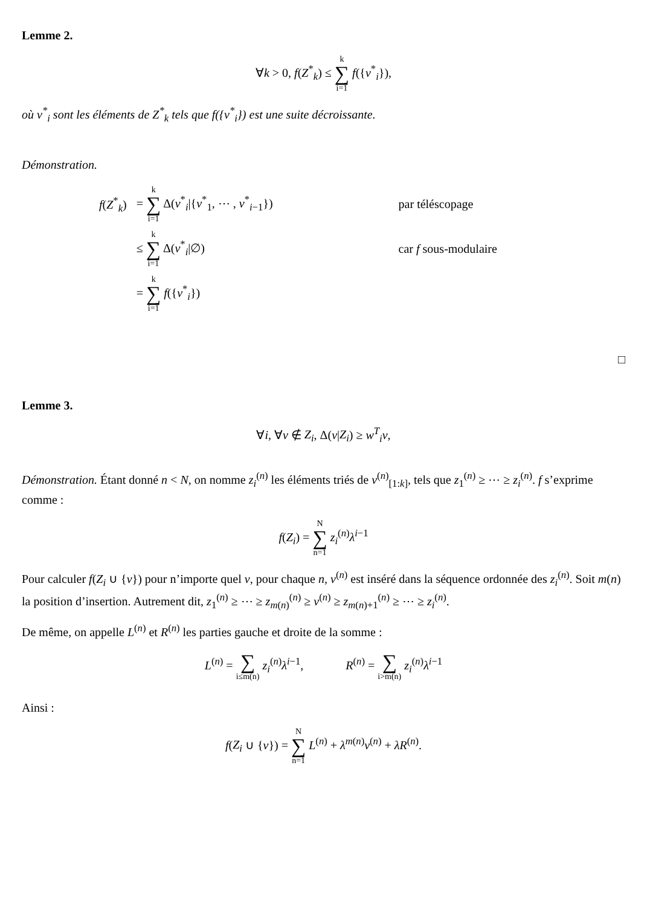Lemme 2.
∀k > 0, f(Z<sup>*</sup><sub>k</sub>) ≤ k ∑ i=1 f({v<sup>*</sup><sub>i</sub>}),
où v<sup>*</sup><sub>i</sub> sont les éléments de Z<sup>*</sup><sub>k</sub> tels que f({v<sup>*</sup><sub>i</sub>}) est une suite décroissante.
Démonstration.
| f ( Z<sup>*</sup><sub>k</sub>) | = k ∑ i=1 Δ( v<sup>*</sup><sub>i</sub>/{ v<sup>*</sup><sub>1</sub>, ⋯ , v<sup>*</sup><sub>i−1</sub>}) | par téléscopage |
| | ≤ k ∑ i=1 Δ( v<sup>*</sup><sub>i</sub>/∅) | car f sous-modulaire |
| | = k ∑ i=1 f ({ v<sup>*</sup><sub>i</sub>}) | |
□
Lemme 3.
∀i, ∀v ∉ Z<sub>i</sub>, Δ(v|Z<sub>i</sub>) ≥ w<sup>T</sup><sub>i</sub>v,
Démonstration. Étant donné n < N, on nomme z<sub>i</sub><sup>(n)</sup> les éléments triés de v<sup>(n)</sup><sub>[1:k]</sub>, tels que z<sub>1</sub><sup>(n)</sup> ≥ ⋯ ≥ z<sub>i</sub><sup>(n)</sup>. f s’exprime comme :
f(Z<sub>i</sub>) = N ∑ n=1 z<sub>i</sub><sup>(n)</sup>λ<sup>i−1</sup>
Pour calculer f(Z<sub>i</sub> ∪ {v}) pour n’importe quel v, pour chaque n, v<sup>(n)</sup> est inséré dans la séquence ordonnée des z<sub>i</sub><sup>(n)</sup>. Soit m(n) la position d’insertion. Autrement dit, z<sub>1</sub><sup>(n)</sup> ≥ ⋯ ≥ z<sub>m(n)</sub><sup>(n)</sup> ≥ v<sup>(n)</sup> ≥ z<sub>m(n)+1</sub><sup>(n)</sup> ≥ ⋯ ≥ z<sub>i</sub><sup>(n)</sup>.
De même, on appelle L<sup>(n)</sup> et R<sup>(n)</sup> les parties gauche et droite de la somme :
L<sup>(n)</sup> = ∑ i≤m(n) z<sub>i</sub><sup>(n)</sup>λ<sup>i−1</sup>, R<sup>(n)</sup> = ∑ i>m(n) z<sub>i</sub><sup>(n)</sup>λ<sup>i−1</sup>
Ainsi :
f(Z<sub>i</sub> ∪ {v}) = N ∑ n=1 L<sup>(n)</sup> + λ<sup>m(n)</sup>v<sup>(n)</sup> + λR<sup>(n)</sup>.